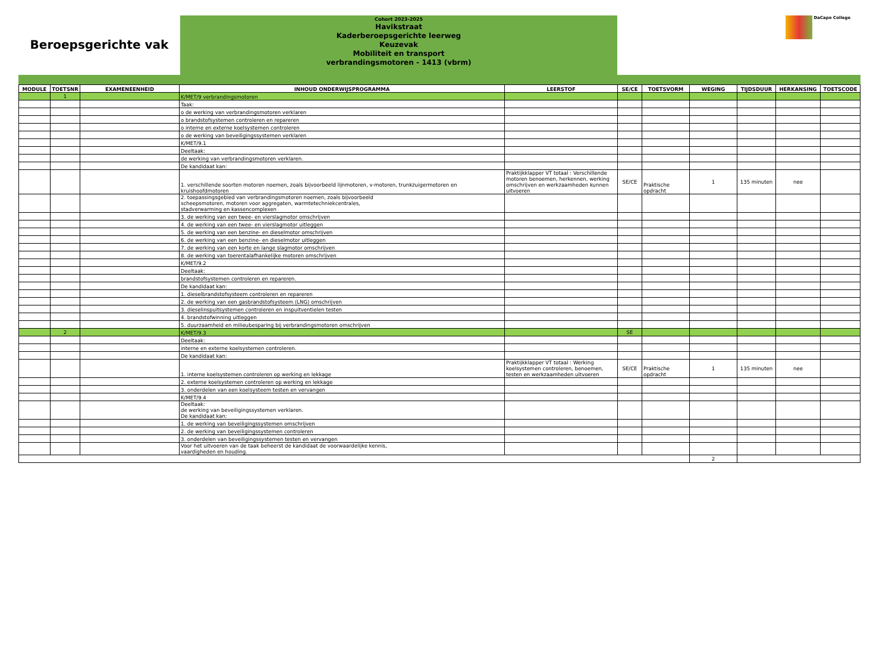Beroepsgerichte vak
Cohort 2023-2025
Havikstraat
Kaderberoepsgerichte leerweg
Keuzevak
Mobiliteit en transport
verbrandingsmotoren - 1413 (vbrm)
DaCapo College
| MODULE | TOETSNR | EXAMENEENHEID | INHOUD ONDERWIJSPROGRAMMA | LEERSTOF | SE/CE | TOETSVORM | WEGING | TIJDSDUUR | HERKANSING | TOETSCODE |
| --- | --- | --- | --- | --- | --- | --- | --- | --- | --- | --- |
| | 1 | | K/MET/9 verbrandingsmotoren | | | | | | | |
| | | | Taak: | | | | | | | |
| | | | o de werking van verbrandingsmotoren verklaren | | | | | | | |
| | | | o brandstofsystemen controleren en repareren | | | | | | | |
| | | | o interne en externe koelsystemen controleren | | | | | | | |
| | | | o de werking van beveiligingssystemen verklaren | | | | | | | |
| | | | K/MET/9.1 | | | | | | | |
| | | | Deeltaak: | | | | | | | |
| | | | de werking van verbrandingsmotoren verklaren. | | | | | | | |
| | | | De kandidaat kan: | | | | | | | |
| | | | 1. verschillende soorten motoren noemen, zoals bijvoorbeeld lijnmotoren, v-motoren, trunkzuigermotoren en kruishoofdmotoren | Praktijkklapper VT totaal : Verschillende motoren benoemen, herkennen, werking omschrijven en werkzaamheden kunnen uitvoeren | SE/CE | Praktische opdracht | 1 | 135 minuten | nee | |
| | | | 2. toepassingsgebied van verbrandingsmotoren noemen, zoals bijvoorbeeld scheepsmotoren, motoren voor aggregaten, warmtetechniekcentrales, stadverwarming en kassencomplexen | | | | | | | |
| | | | 3. de werking van een twee- en vierslagmotor omschrijven | | | | | | | |
| | | | 4. de werking van een twee- en vierslagmotor uitleggen | | | | | | | |
| | | | 5. de werking van een benzine- en dieselmotor omschrijven | | | | | | | |
| | | | 6. de werking van een benzine- en dieselmotor uitleggen | | | | | | | |
| | | | 7. de werking van een korte en lange slagmotor omschrijven | | | | | | | |
| | | | 8. de werking van toerentalafhankelijke motoren omschrijven | | | | | | | |
| | | | K/MET/9.2 | | | | | | | |
| | | | Deeltaak: | | | | | | | |
| | | | brandstofsystemen controleren en repareren. | | | | | | | |
| | | | De kandidaat kan: | | | | | | | |
| | | | 1. dieselbrandstofsysteem controleren en repareren | | | | | | | |
| | | | 2. de werking van een gasbrandstofsysteem (LNG) omschrijven | | | | | | | |
| | | | 3. dieselinspuitsystemen controleren en inspuitventielen testen | | | | | | | |
| | | | 4. brandstofwinning uitleggen | | | | | | | |
| | | | 5. duurzaamheid en milieubesparing bij verbrandingsmotoren omschrijven | | | | | | | |
| | 2 | | K/MET/9.3 | | SE | | | | | |
| | | | Deeltaak: | | | | | | | |
| | | | interne en externe koelsystemen controleren. | | | | | | | |
| | | | De kandidaat kan: | | | | | | | |
| | | | 1. interne koelsystemen controleren op werking en lekkage | Praktijkklapper VT totaal : Werking koelsystemen controleren, benoemen, testen en werkzaamheden uitvoeren | SE/CE | Praktische opdracht | 1 | 135 minuten | nee | |
| | | | 2. externe koelsystemen controleren op werking en lekkage | | | | | | | |
| | | | 3. onderdelen van een koelsysteem testen en vervangen | | | | | | | |
| | | | K/MET/9.4 | | | | | | | |
| | | | Deeltaak: de werking van beveiligingssystemen verklaren. De kandidaat kan: | | | | | | | |
| | | | 1. de werking van beveiligingssystemen omschrijven | | | | | | | |
| | | | 2. de werking van beveiligingssystemen controleren | | | | | | | |
| | | | 3. onderdelen van beveiligingssystemen testen en vervangen | | | | | | | |
| | | | Voor het uitvoeren van de taak beheerst de kandidaat de voorwaardelijke kennis, vaardigheden en houding. | | | | | | | |
| | | | | | | | 2 | | | |